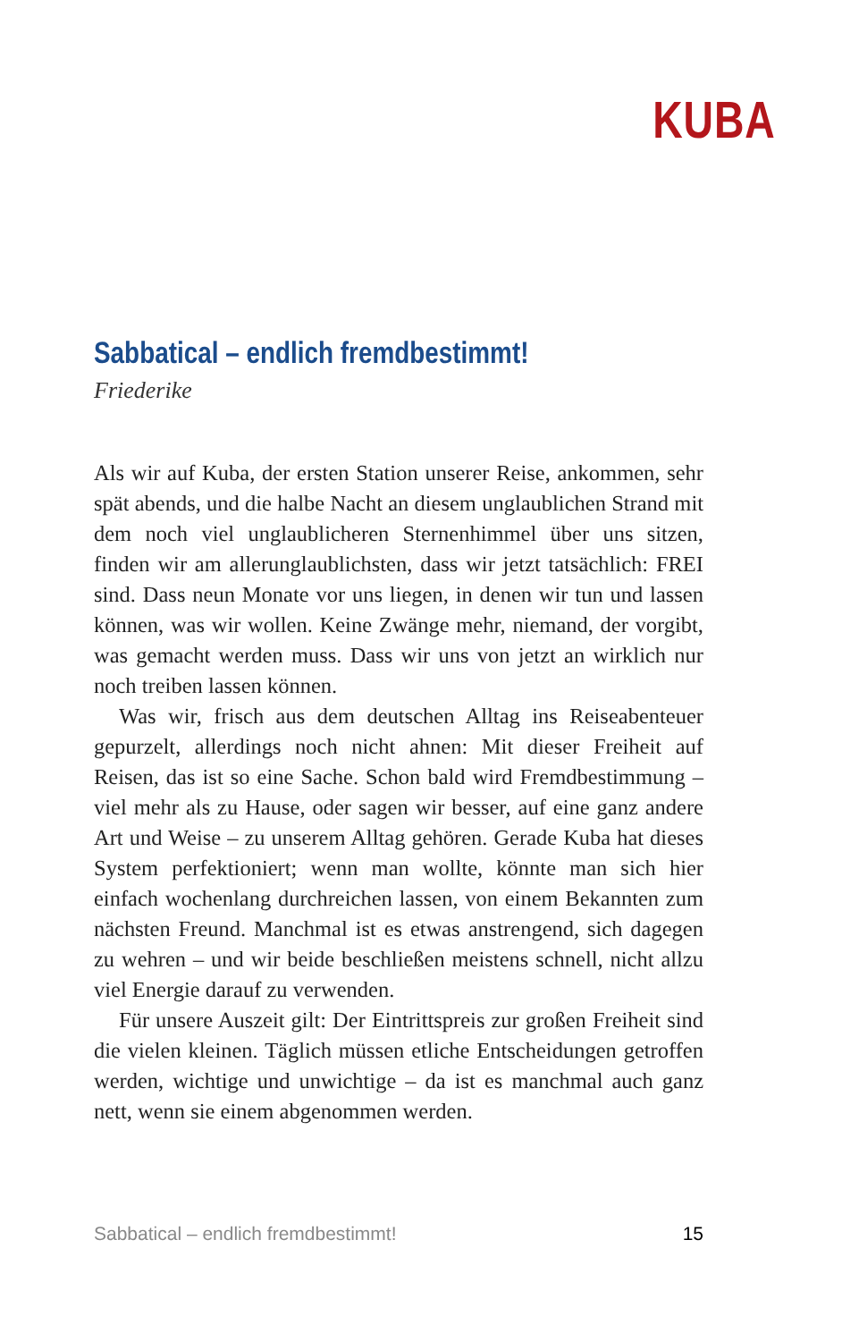KUBA
Sabbatical – endlich fremdbestimmt!
Friederike
Als wir auf Kuba, der ersten Station unserer Reise, ankommen, sehr spät abends, und die halbe Nacht an diesem unglaublichen Strand mit dem noch viel unglaublicheren Sternenhimmel über uns sitzen, finden wir am allerunglaublichsten, dass wir jetzt tatsächlich: FREI sind. Dass neun Monate vor uns liegen, in denen wir tun und lassen können, was wir wollen. Keine Zwänge mehr, niemand, der vorgibt, was gemacht werden muss. Dass wir uns von jetzt an wirklich nur noch treiben lassen können.
Was wir, frisch aus dem deutschen Alltag ins Reiseabenteuer gepurzelt, allerdings noch nicht ahnen: Mit dieser Freiheit auf Reisen, das ist so eine Sache. Schon bald wird Fremdbestimmung – viel mehr als zu Hause, oder sagen wir besser, auf eine ganz andere Art und Weise – zu unserem Alltag gehören. Gerade Kuba hat dieses System perfektioniert; wenn man wollte, könnte man sich hier einfach wochenlang durchreichen lassen, von einem Bekannten zum nächsten Freund. Manchmal ist es etwas anstrengend, sich dagegen zu wehren – und wir beide beschließen meistens schnell, nicht allzu viel Energie darauf zu verwenden.
Für unsere Auszeit gilt: Der Eintrittspreis zur großen Freiheit sind die vielen kleinen. Täglich müssen etliche Entscheidungen getroffen werden, wichtige und unwichtige – da ist es manchmal auch ganz nett, wenn sie einem abgenommen werden.
Sabbatical – endlich fremdbestimmt! 15